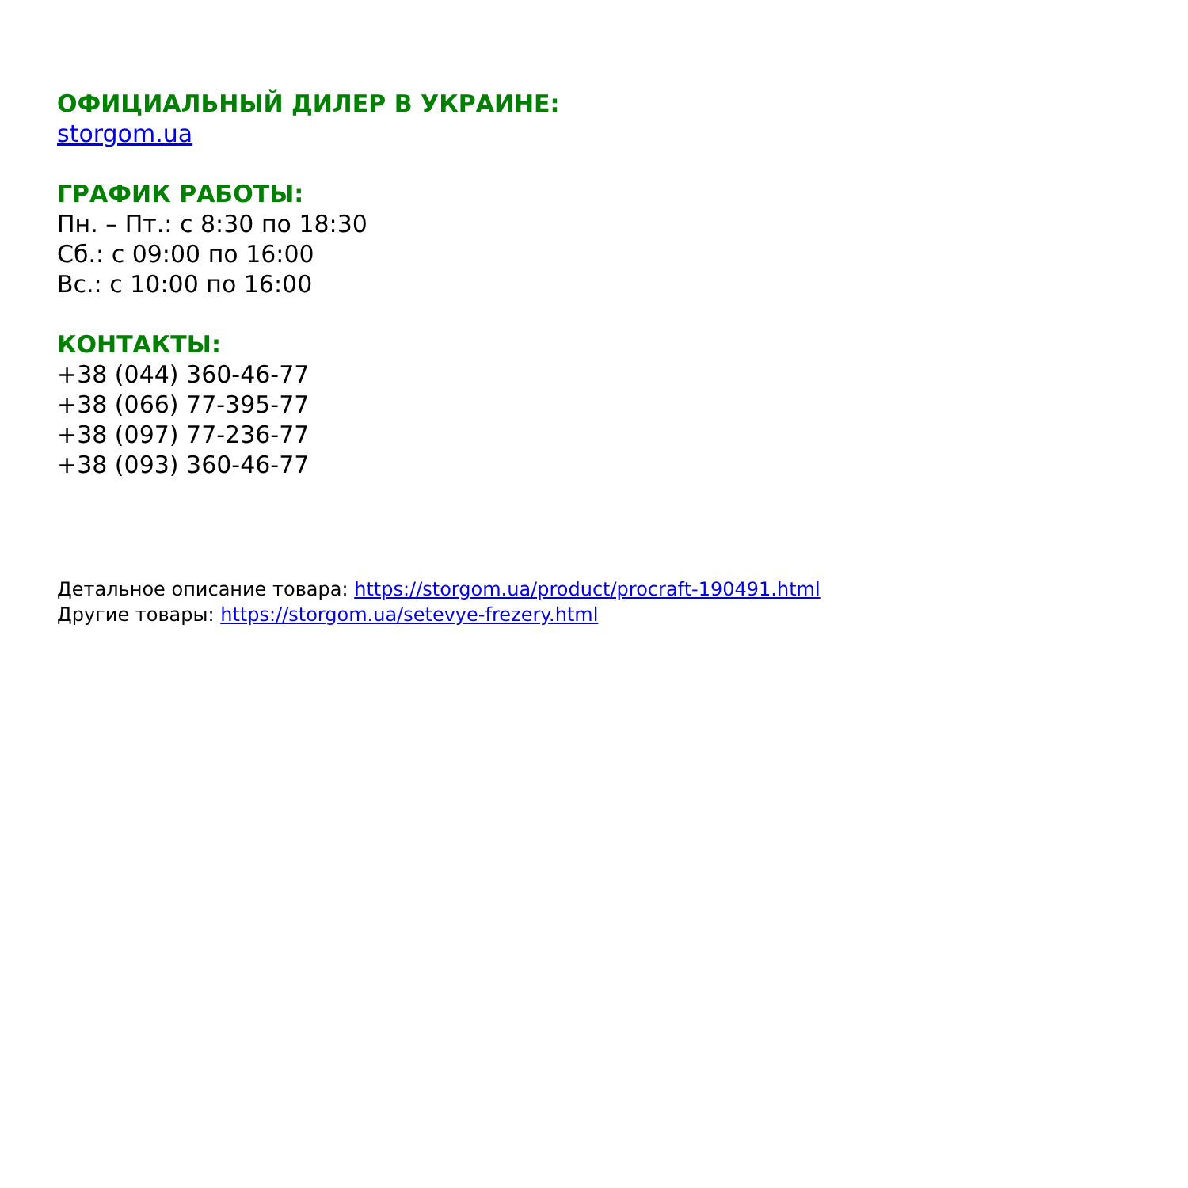ОФИЦИАЛЬНЫЙ ДИЛЕР В УКРАИНЕ:
storgom.ua
ГРАФИК РАБОТЫ:
Пн. – Пт.: с 8:30 по 18:30
Сб.: с 09:00 по 16:00
Вс.: с 10:00 по 16:00
КОНТАКТЫ:
+38 (044) 360-46-77
+38 (066) 77-395-77
+38 (097) 77-236-77
+38 (093) 360-46-77
Детальное описание товара: https://storgom.ua/product/procraft-190491.html
Другие товары: https://storgom.ua/setevye-frezery.html